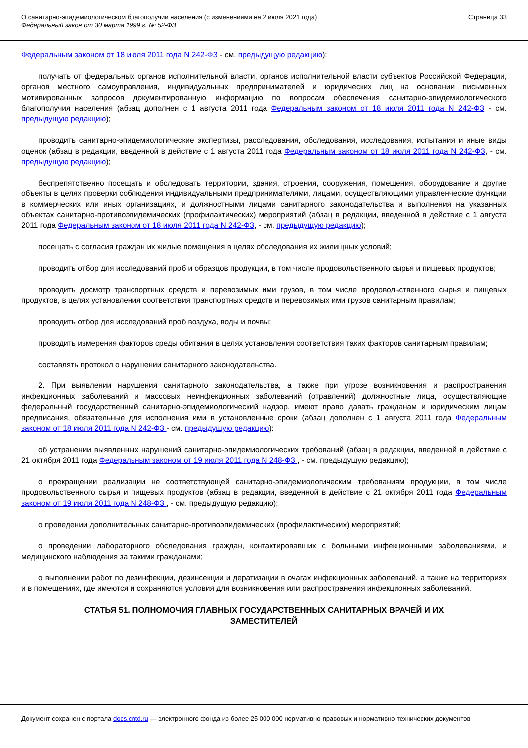О санитарно-эпидемиологическом благополучии населения (с изменениями на 2 июля 2021 года)
Федеральный закон от 30 марта 1999 г. № 52-ФЗ
Страница 33
Федеральным законом от 18 июля 2011 года N 242-ФЗ - см. предыдущую редакцию):
получать от федеральных органов исполнительной власти, органов исполнительной власти субъектов Российской Федерации, органов местного самоуправления, индивидуальных предпринимателей и юридических лиц на основании письменных мотивированных запросов документированную информацию по вопросам обеспечения санитарно-эпидемиологического благополучия населения (абзац дополнен с 1 августа 2011 года Федеральным законом от 18 июля 2011 года N 242-ФЗ - см. предыдущую редакцию);
проводить санитарно-эпидемиологические экспертизы, расследования, обследования, исследования, испытания и иные виды оценок (абзац в редакции, введенной в действие с 1 августа 2011 года Федеральным законом от 18 июля 2011 года N 242-ФЗ, - см. предыдущую редакцию);
беспрепятственно посещать и обследовать территории, здания, строения, сооружения, помещения, оборудование и другие объекты в целях проверки соблюдения индивидуальными предпринимателями, лицами, осуществляющими управленческие функции в коммерческих или иных организациях, и должностными лицами санитарного законодательства и выполнения на указанных объектах санитарно-противоэпидемических (профилактических) мероприятий (абзац в редакции, введенной в действие с 1 августа 2011 года Федеральным законом от 18 июля 2011 года N 242-ФЗ, - см. предыдущую редакцию);
посещать с согласия граждан их жилые помещения в целях обследования их жилищных условий;
проводить отбор для исследований проб и образцов продукции, в том числе продовольственного сырья и пищевых продуктов;
проводить досмотр транспортных средств и перевозимых ими грузов, в том числе продовольственного сырья и пищевых продуктов, в целях установления соответствия транспортных средств и перевозимых ими грузов санитарным правилам;
проводить отбор для исследований проб воздуха, воды и почвы;
проводить измерения факторов среды обитания в целях установления соответствия таких факторов санитарным правилам;
составлять протокол о нарушении санитарного законодательства.
2. При выявлении нарушения санитарного законодательства, а также при угрозе возникновения и распространения инфекционных заболеваний и массовых неинфекционных заболеваний (отравлений) должностные лица, осуществляющие федеральный государственный санитарно-эпидемиологический надзор, имеют право давать гражданам и юридическим лицам предписания, обязательные для исполнения ими в установленные сроки (абзац дополнен с 1 августа 2011 года Федеральным законом от 18 июля 2011 года N 242-ФЗ - см. предыдущую редакцию):
об устранении выявленных нарушений санитарно-эпидемиологических требований (абзац в редакции, введенной в действие с 21 октября 2011 года Федеральным законом от 19 июля 2011 года N 248-ФЗ , - см. предыдущую редакцию);
о прекращении реализации не соответствующей санитарно-эпидемиологическим требованиям продукции, в том числе продовольственного сырья и пищевых продуктов (абзац в редакции, введенной в действие с 21 октября 2011 года Федеральным законом от 19 июля 2011 года N 248-ФЗ , - см. предыдущую редакцию);
о проведении дополнительных санитарно-противоэпидемических (профилактических) мероприятий;
о проведении лабораторного обследования граждан, контактировавших с больными инфекционными заболеваниями, и медицинского наблюдения за такими гражданами;
о выполнении работ по дезинфекции, дезинсекции и дератизации в очагах инфекционных заболеваний, а также на территориях и в помещениях, где имеются и сохраняются условия для возникновения или распространения инфекционных заболеваний.
СТАТЬЯ 51. ПОЛНОМОЧИЯ ГЛАВНЫХ ГОСУДАРСТВЕННЫХ САНИТАРНЫХ ВРАЧЕЙ И ИХ ЗАМЕСТИТЕЛЕЙ
Документ сохранен с портала docs.cntd.ru — электронного фонда из более 25 000 000 нормативно-правовых и нормативно-технических документов